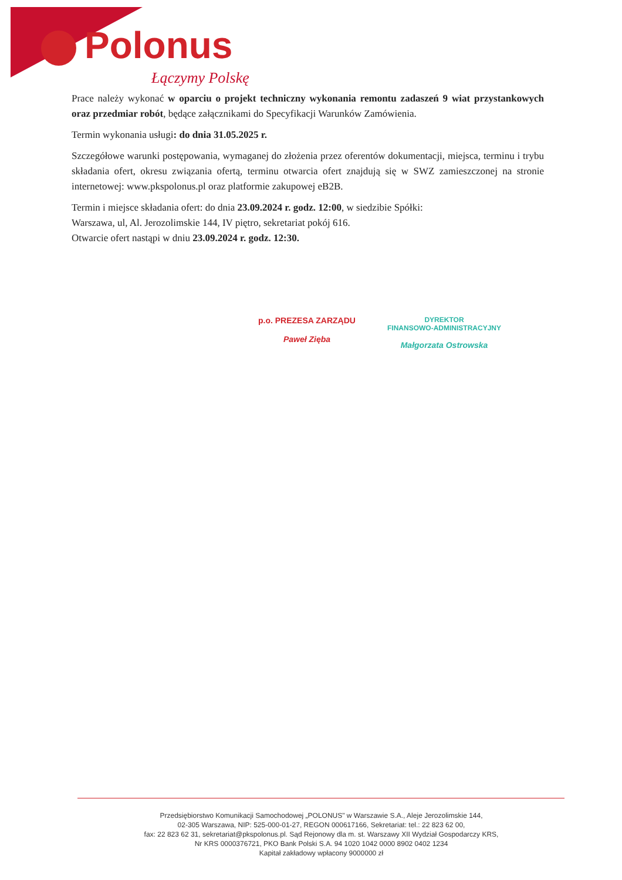Polonus
Łączymy Polskę
Prace należy wykonać w oparciu o projekt techniczny wykonania remontu zadaszeń 9 wiat przystankowych oraz przedmiar robót, będące załącznikami do Specyfikacji Warunków Zamówienia.
Termin wykonania usługi: do dnia 31.05.2025 r.
Szczegółowe warunki postępowania, wymaganej do złożenia przez oferentów dokumentacji, miejsca, terminu i trybu składania ofert, okresu związania ofertą, terminu otwarcia ofert znajdują się w SWZ zamieszczonej na stronie internetowej: www.pkspolonus.pl oraz platformie zakupowej eB2B.
Termin i miejsce składania ofert: do dnia 23.09.2024 r. godz. 12:00, w siedzibie Spółki:
Warszawa, ul, Al. Jerozolimskie 144, IV piętro, sekretariat pokój 616.
Otwarcie ofert nastąpi w dniu 23.09.2024 r. godz. 12:30.
p.o. PREZESA ZARZĄDU
Paweł Zięba
DYREKTOR
FINANSOWO-ADMINISTRACYJNY
Małgorzata Ostrowska
Przedsiębiorstwo Komunikacji Samochodowej „POLONUS" w Warszawie S.A., Aleje Jerozolimskie 144,
02-305 Warszawa, NIP: 525-000-01-27, REGON 000617166, Sekretariat: tel.: 22 823 62 00,
fax: 22 823 62 31, sekretariat@pkspolonus.pl. Sąd Rejonowy dla m. st. Warszawy XII Wydział Gospodarczy KRS,
Nr KRS 0000376721, PKO Bank Polski S.A. 94 1020 1042 0000 8902 0402 1234
Kapitał zakładowy wpłacony 9000000 zł